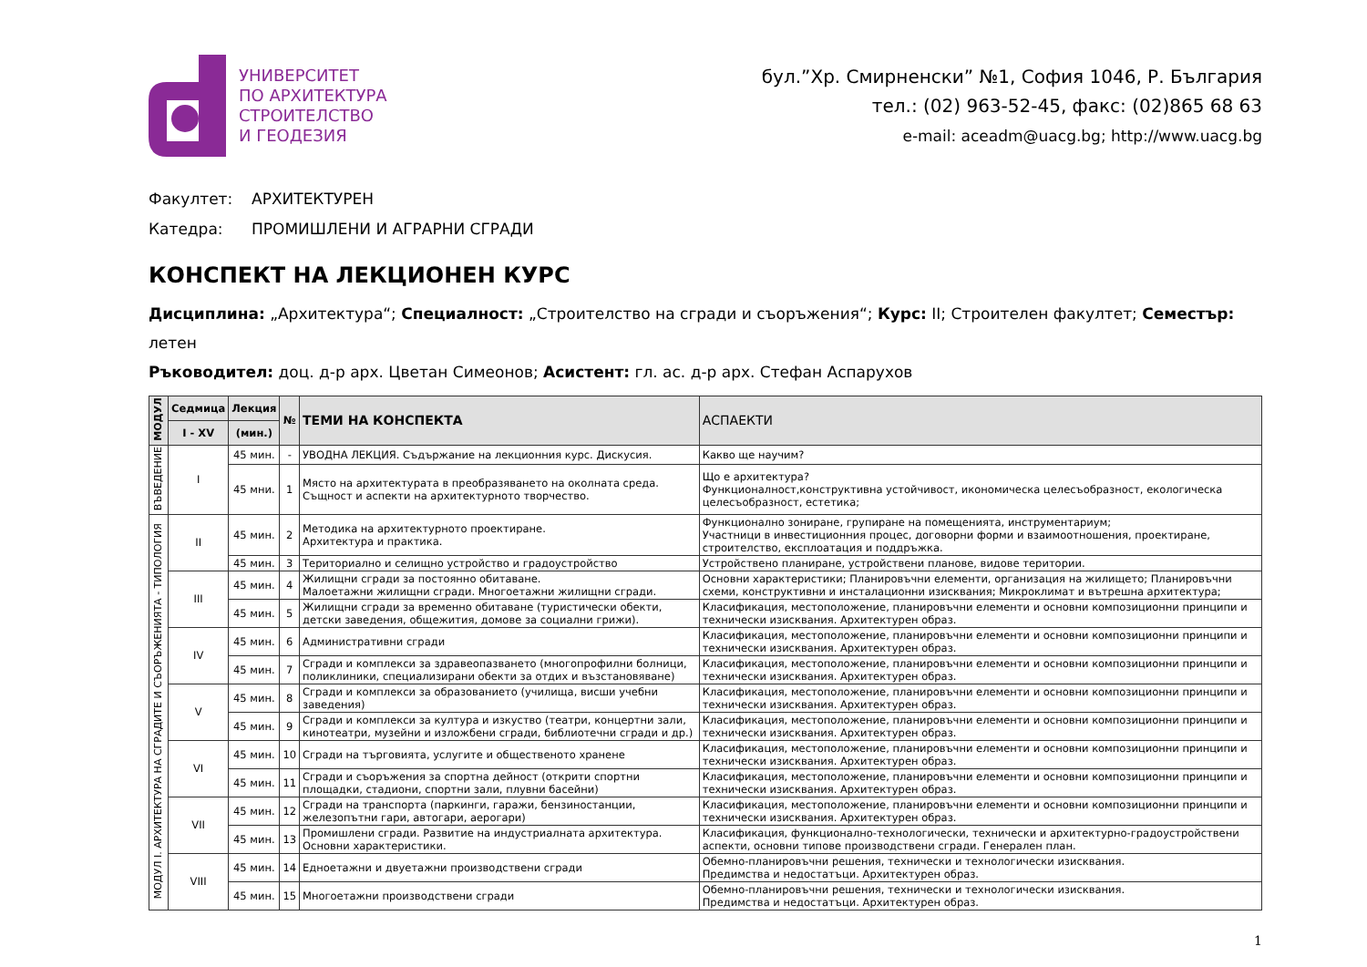УНИВЕРСИТЕТ
ПО АРХИТЕКТУРА
СТРОИТЕЛСТВО
И ГЕОДЕЗИЯ
бул.”Хр. Смирненски” №1, София 1046, Р. България
тел.: (02) 963-52-45, факс: (02)865 68 63
e-mail: aceadm@uacg.bg; http://www.uacg.bg
Факултет: АРХИТЕКТУРЕН
Катедра: ПРОМИШЛЕНИ И АГРАРНИ СГРАДИ
КОНСПЕКТ НА ЛЕКЦИОНЕН КУРС
Дисциплина: „Архитектура“; Специалност: „Строителство на сгради и съоръжения“; Курс: II; Строителен факултет; Семестър: летен
Ръководител: доц. д-р арх. Цветан Симеонов; Асистент: гл. ас. д-р арх. Стефан Аспарухов
| МОДУЛ | Седмица | Лекция | № | ТЕМИ НА КОНСПЕКТА | АСПАЕКТИ |
| --- | --- | --- | --- | --- | --- |
| | I - XV | (мин.) | | | |
| ВЪВЕДЕНИЕ | I | 45 мин. | - | УВОДНА ЛЕКЦИЯ. Съдържание на лекционния курс. Дискусия. | Какво ще научим? |
| | | 45 мни. | 1 | Място на архитектурата в преобразяването на околната среда. Същност и аспекти на архитектурното творчество. | Що е архитектура? Функционалност,конструктивна устойчивост, икономическа целесъобразност, екологическа целесъобразност, естетика; |
| МОДУЛ I. АРХИТЕКТУРА НА СГРАДИТЕ И СЪОРЪЖЕНИЯТА - ТИПОЛОГИЯ | II | 45 мин. | 2 | Методика на архитектурното проектиране. Архитектура и практика. | Функционално зониране, групиране на помещенията, инструментариум; Участници в инвестиционния процес, договорни форми и взаимоотношения, проектиране, строителство, експлоатация и поддръжка. |
| | | 45 мин. | 3 | Териториално и селищно устройство и градоустройство | Устройствено планиране, устройствени планове, видове територии. |
| | III | 45 мин. | 4 | Жилищни сгради за постоянно обитаване. Малоетажни жилищни сгради. Многоетажни жилищни сгради. | Основни характеристики; Планировъчни елементи, организация на жилището; Планировъчни схеми, конструктивни и инсталационни изисквания; Микроклимат и вътрешна архитектура; |
| | | 45 мин. | 5 | Жилищни сгради за временно обитаване (туристически обекти, детски заведения, общежития, домове за социални грижи). | Класификация, местоположение, планировъчни елементи и основни композиционни принципи и технически изисквания. Архитектурен образ. |
| | IV | 45 мин. | 6 | Административни сгради | Класификация, местоположение, планировъчни елементи и основни композиционни принципи и технически изисквания. Архитектурен образ. |
| | | 45 мин. | 7 | Сгради и комплекси за здравеопазването (многопрофилни болници, поликлиники, специализирани обекти за отдих и възстановяване) | Класификация, местоположение, планировъчни елементи и основни композиционни принципи и технически изисквания. Архитектурен образ. |
| | V | 45 мин. | 8 | Сгради и комплекси за образованието (училища, висши учебни заведения) | Класификация, местоположение, планировъчни елементи и основни композиционни принципи и технически изисквания. Архитектурен образ. |
| | | 45 мин. | 9 | Сгради и комплекси за култура и изкуство (театри, концертни зали, кинотеатри, музейни и изложбени сгради, библиотечни сгради и др.) | Класификация, местоположение, планировъчни елементи и основни композиционни принципи и технически изисквания. Архитектурен образ. |
| | VI | 45 мин. | 10 | Сгради на търговията, услугите и общественото хранене | Класификация, местоположение, планировъчни елементи и основни композиционни принципи и технически изисквания. Архитектурен образ. |
| | | 45 мин. | 11 | Сгради и съоръжения за спортна дейност (открити спортни площадки, стадиони, спортни зали, плувни басейни) | Класификация, местоположение, планировъчни елементи и основни композиционни принципи и технически изисквания. Архитектурен образ. |
| | VII | 45 мин. | 12 | Сгради на транспорта (паркинги, гаражи, бензиностанции, железопътни гари, автогари, аерогари) | Класификация, местоположение, планировъчни елементи и основни композиционни принципи и технически изисквания. Архитектурен образ. |
| | | 45 мин. | 13 | Промишлени сгради. Развитие на индустриалната архитектура. Основни характеристики. | Класификация, функционално-технологически, технически и архитектурно-градоустройствени аспекти, основни типове производствени сгради. Генерален план. |
| | VIII | 45 мин. | 14 | Едноетажни и двуетажни производствени сгради | Обемно-планировъчни решения, технически и технологически изисквания. Предимства и недостатъци. Архитектурен образ. |
| | | 45 мин. | 15 | Многоетажни производствени сгради | Обемно-планировъчни решения, технически и технологически изисквания. Предимства и недостатъци. Архитектурен образ. |
1